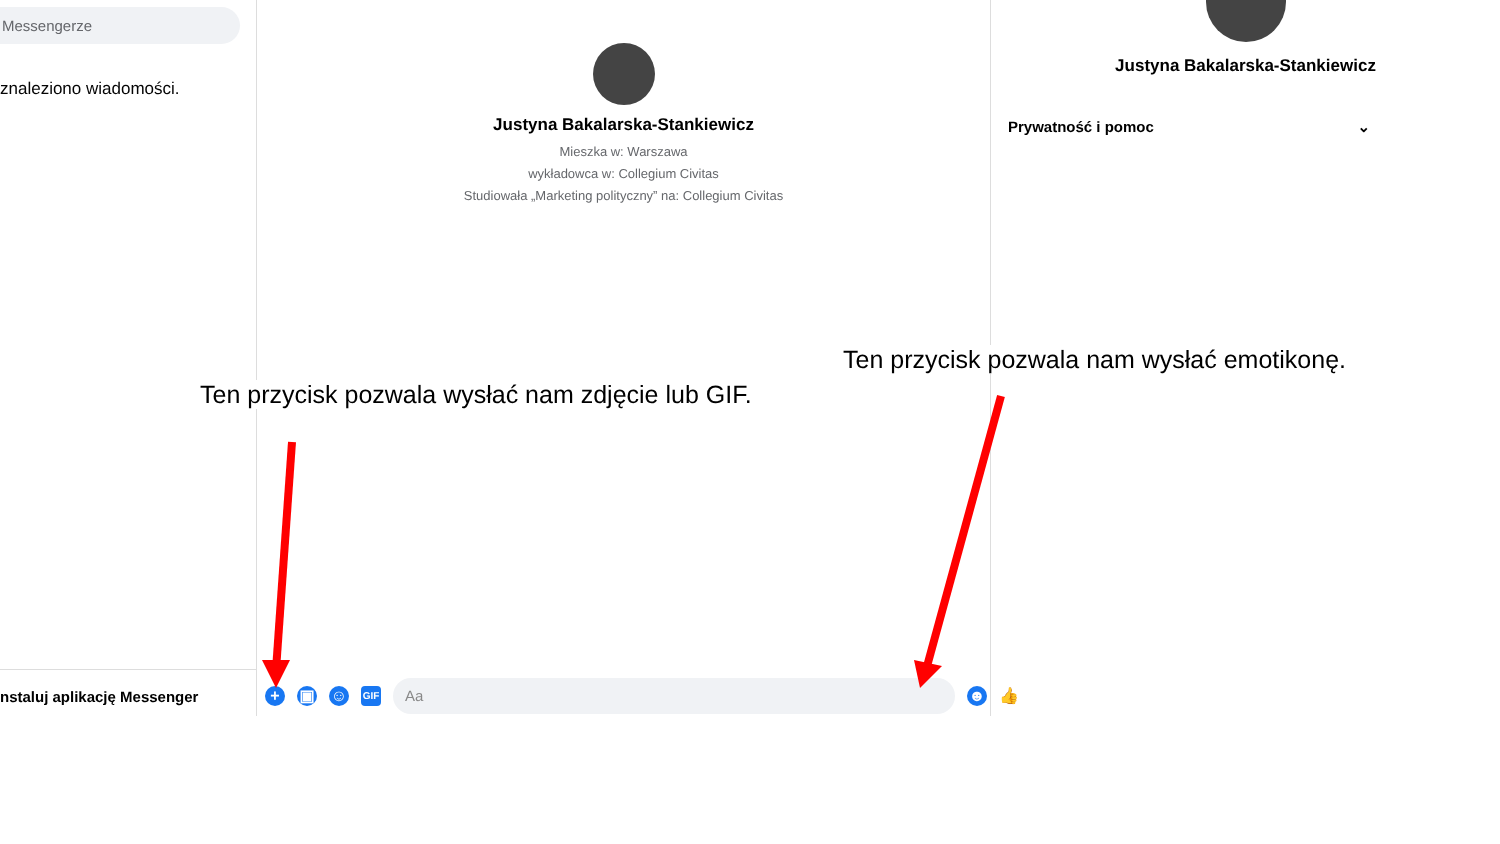Messengerze
znaleziono wiadomości.
nstaluj aplikację Messenger
Justyna Bakalarska-Stankiewicz
Mieszka w: Warszawa
wykładowca w: Collegium Civitas
Studiowała „Marketing polityczny” na: Collegium Civitas
Justyna Bakalarska-Stankiewicz
Prywatność i pomoc ⌄
+ ▣ ☺
GIF
Aa
☻ 👍
Ten przycisk pozwala wysłać nam zdjęcie lub GIF.
Ten przycisk pozwala nam wysłać emotikonę.